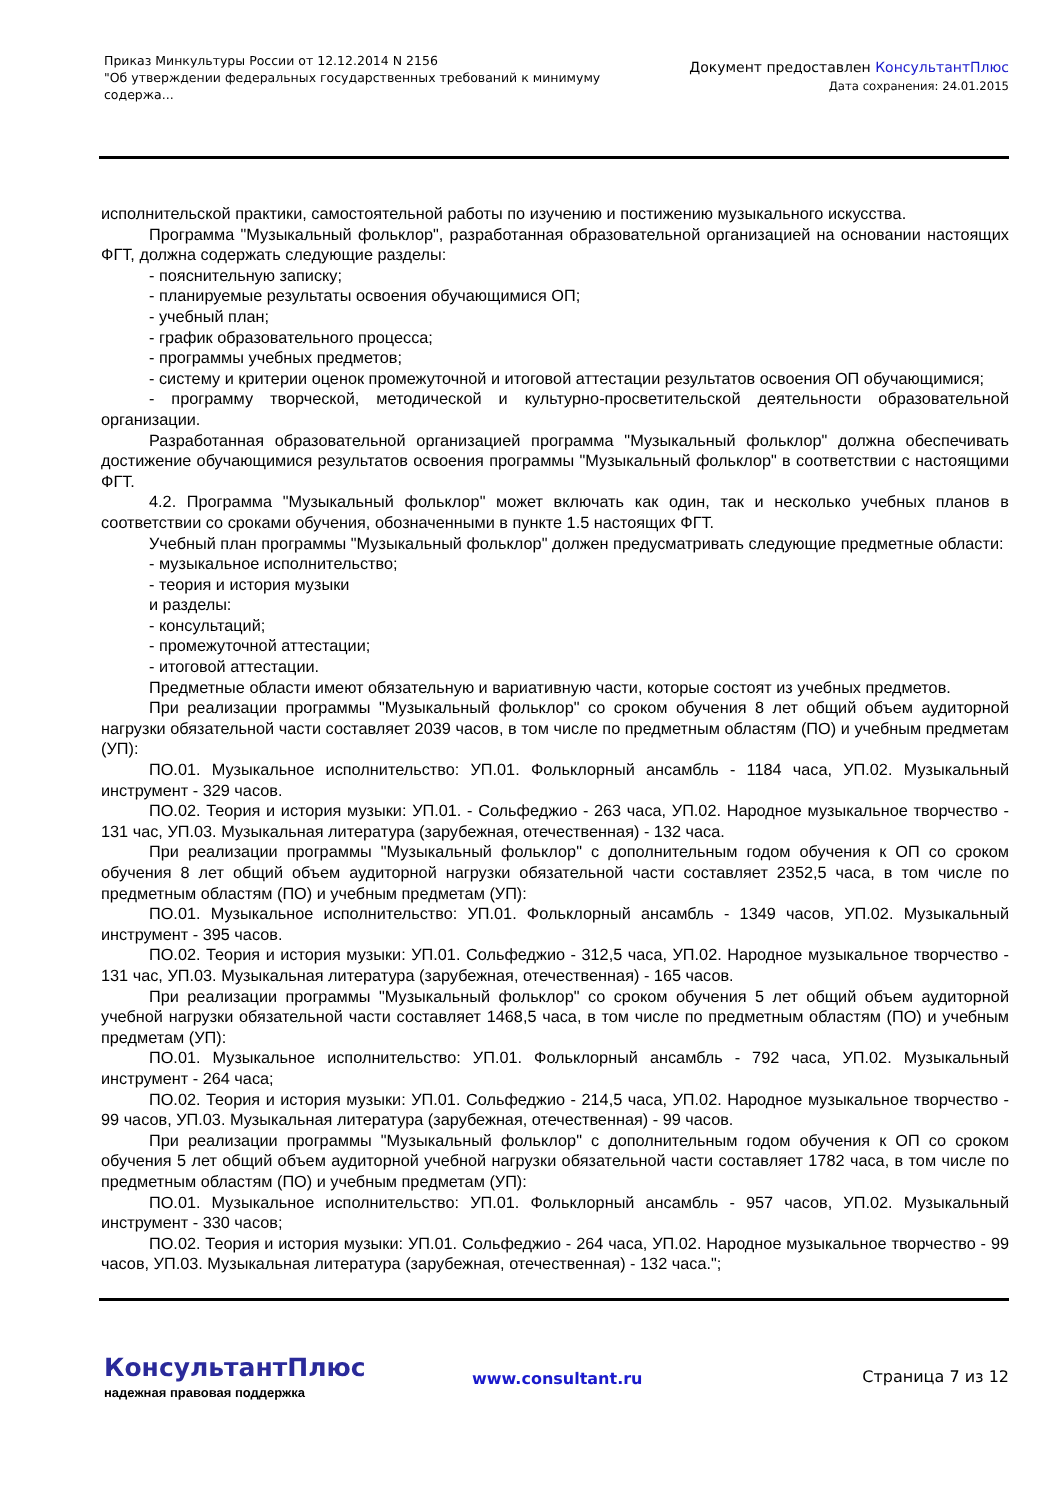Приказ Минкультуры России от 12.12.2014 N 2156
"Об утверждении федеральных государственных требований к минимуму содержа...
Документ предоставлен КонсультантПлюс
Дата сохранения: 24.01.2015
исполнительской практики, самостоятельной работы по изучению и постижению музыкального искусства.
Программа "Музыкальный фольклор", разработанная образовательной организацией на основании настоящих ФГТ, должна содержать следующие разделы:
- пояснительную записку;
- планируемые результаты освоения обучающимися ОП;
- учебный план;
- график образовательного процесса;
- программы учебных предметов;
- систему и критерии оценок промежуточной и итоговой аттестации результатов освоения ОП обучающимися;
- программу творческой, методической и культурно-просветительской деятельности образовательной организации.
Разработанная образовательной организацией программа "Музыкальный фольклор" должна обеспечивать достижение обучающимися результатов освоения программы "Музыкальный фольклор" в соответствии с настоящими ФГТ.
4.2. Программа "Музыкальный фольклор" может включать как один, так и несколько учебных планов в соответствии со сроками обучения, обозначенными в пункте 1.5 настоящих ФГТ.
Учебный план программы "Музыкальный фольклор" должен предусматривать следующие предметные области:
- музыкальное исполнительство;
- теория и история музыки
и разделы:
- консультаций;
- промежуточной аттестации;
- итоговой аттестации.
Предметные области имеют обязательную и вариативную части, которые состоят из учебных предметов.
При реализации программы "Музыкальный фольклор" со сроком обучения 8 лет общий объем аудиторной нагрузки обязательной части составляет 2039 часов, в том числе по предметным областям (ПО) и учебным предметам (УП):
ПО.01. Музыкальное исполнительство: УП.01. Фольклорный ансамбль - 1184 часа, УП.02. Музыкальный инструмент - 329 часов.
ПО.02. Теория и история музыки: УП.01. - Сольфеджио - 263 часа, УП.02. Народное музыкальное творчество - 131 час, УП.03. Музыкальная литература (зарубежная, отечественная) - 132 часа.
При реализации программы "Музыкальный фольклор" с дополнительным годом обучения к ОП со сроком обучения 8 лет общий объем аудиторной нагрузки обязательной части составляет 2352,5 часа, в том числе по предметным областям (ПО) и учебным предметам (УП):
ПО.01. Музыкальное исполнительство: УП.01. Фольклорный ансамбль - 1349 часов, УП.02. Музыкальный инструмент - 395 часов.
ПО.02. Теория и история музыки: УП.01. Сольфеджио - 312,5 часа, УП.02. Народное музыкальное творчество - 131 час, УП.03. Музыкальная литература (зарубежная, отечественная) - 165 часов.
При реализации программы "Музыкальный фольклор" со сроком обучения 5 лет общий объем аудиторной учебной нагрузки обязательной части составляет 1468,5 часа, в том числе по предметным областям (ПО) и учебным предметам (УП):
ПО.01. Музыкальное исполнительство: УП.01. Фольклорный ансамбль - 792 часа, УП.02. Музыкальный инструмент - 264 часа;
ПО.02. Теория и история музыки: УП.01. Сольфеджио - 214,5 часа, УП.02. Народное музыкальное творчество - 99 часов, УП.03. Музыкальная литература (зарубежная, отечественная) - 99 часов.
При реализации программы "Музыкальный фольклор" с дополнительным годом обучения к ОП со сроком обучения 5 лет общий объем аудиторной учебной нагрузки обязательной части составляет 1782 часа, в том числе по предметным областям (ПО) и учебным предметам (УП):
ПО.01. Музыкальное исполнительство: УП.01. Фольклорный ансамбль - 957 часов, УП.02. Музыкальный инструмент - 330 часов;
ПО.02. Теория и история музыки: УП.01. Сольфеджио - 264 часа, УП.02. Народное музыкальное творчество - 99 часов, УП.03. Музыкальная литература (зарубежная, отечественная) - 132 часа.";
КонсультантПлюс
надежная правовая поддержка
www.consultant.ru Страница 7 из 12